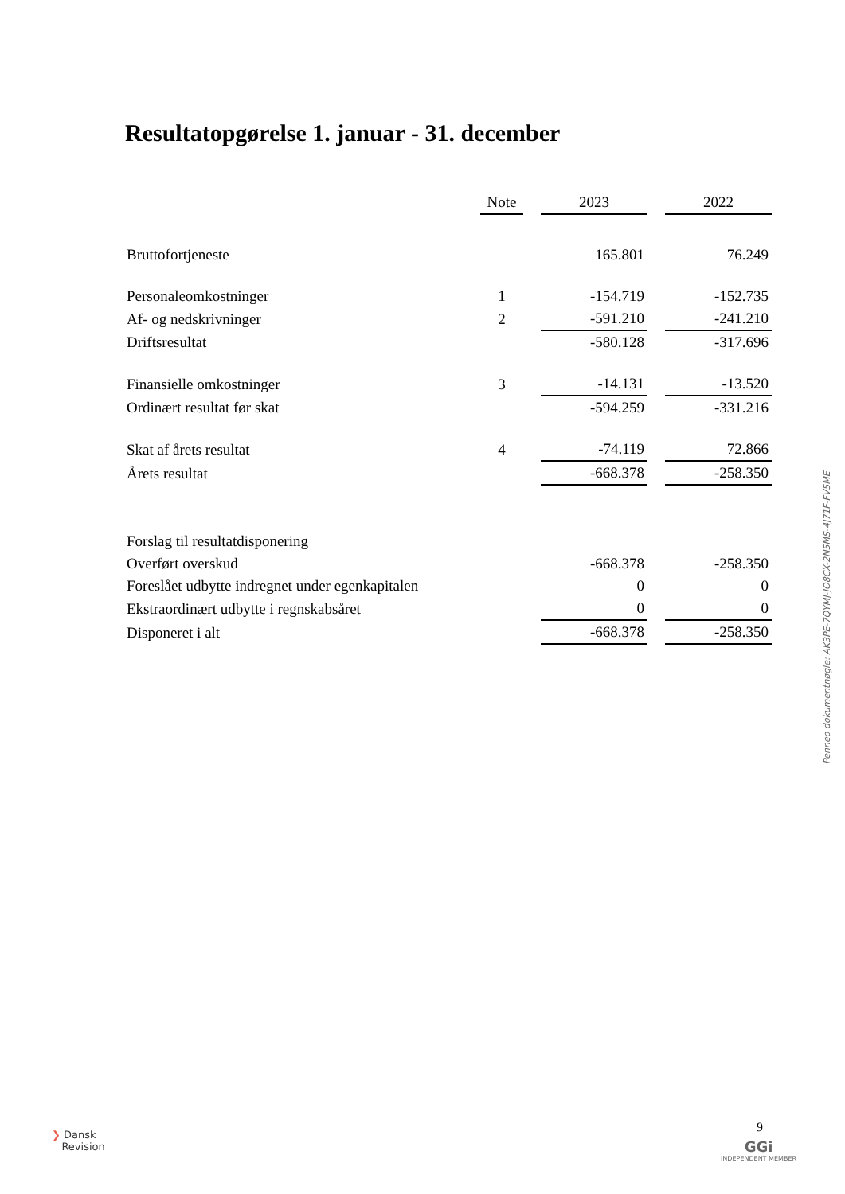Resultatopgørelse 1. januar - 31. december
| | Note | | 2023 | | 2022 |
| --- | --- | --- | --- | --- | --- |
| Bruttofortjeneste | | | 165.801 | | 76.249 |
| Personaleomkostninger | 1 | | -154.719 | | -152.735 |
| Af- og nedskrivninger | 2 | | -591.210 | | -241.210 |
| Driftsresultat | | | -580.128 | | -317.696 |
| Finansielle omkostninger | 3 | | -14.131 | | -13.520 |
| Ordinært resultat før skat | | | -594.259 | | -331.216 |
| Skat af årets resultat | 4 | | -74.119 | | 72.866 |
| Årets resultat | | | -668.378 | | -258.350 |
| Forslag til resultatdisponering | | | | | |
| Overført overskud | | | -668.378 | | -258.350 |
| Foreslået udbytte indregnet under egenkapitalen | | | 0 | | 0 |
| Ekstraordinært udbytte i regnskabsåret | | | 0 | | 0 |
| Disponeret i alt | | | -668.378 | | -258.350 |
Penneo dokumentnøgle: AK3PE-7QYMJ-JO8CX-2N5MS-4J71F-FV5ME
❯ Dansk
Revision
9
GGi
INDEPENDENT MEMBER